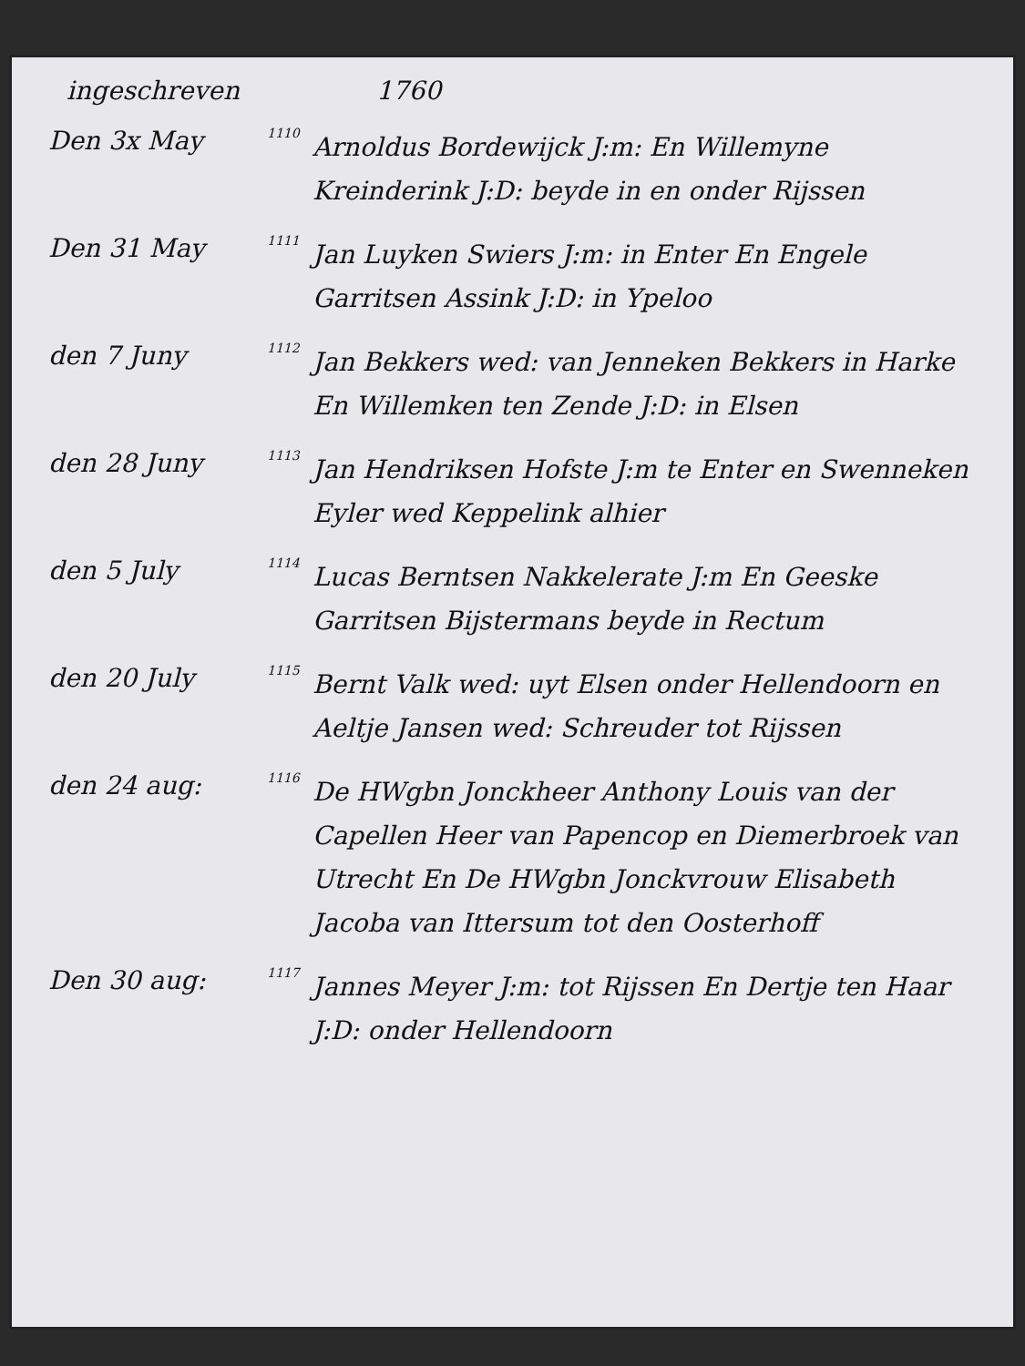ingeschreven 1760
Den 3x May
1110
Arnoldus Bordewijck J:m: En Willemyne Kreinderink J:D: beyde in en onder Rijssen
Den 31 May
1111
Jan Luyken Swiers J:m: in Enter En Engele Garritsen Assink J:D: in Ypeloo
den 7 Juny
1112
Jan Bekkers wed: van Jenneken Bekkers in Harke En Willemken ten Zende J:D: in Elsen
den 28 Juny
1113
Jan Hendriksen Hofste J:m te Enter en Swenneken Eyler wed Keppelink alhier
den 5 July
1114
Lucas Berntsen Nakkelerate J:m En Geeske Garritsen Bijstermans beyde in Rectum
den 20 July
1115
Bernt Valk wed: uyt Elsen onder Hellendoorn en Aeltje Jansen wed: Schreuder tot Rijssen
den 24 aug:
1116
De HWgbn Jonckheer Anthony Louis van der Capellen Heer van Papencop en Diemerbroek van Utrecht En De HWgbn Jonckvrouw Elisabeth Jacoba van Ittersum tot den Oosterhoff
Den 30 aug:
1117
Jannes Meyer J:m: tot Rijssen En Dertje ten Haar J:D: onder Hellendoorn